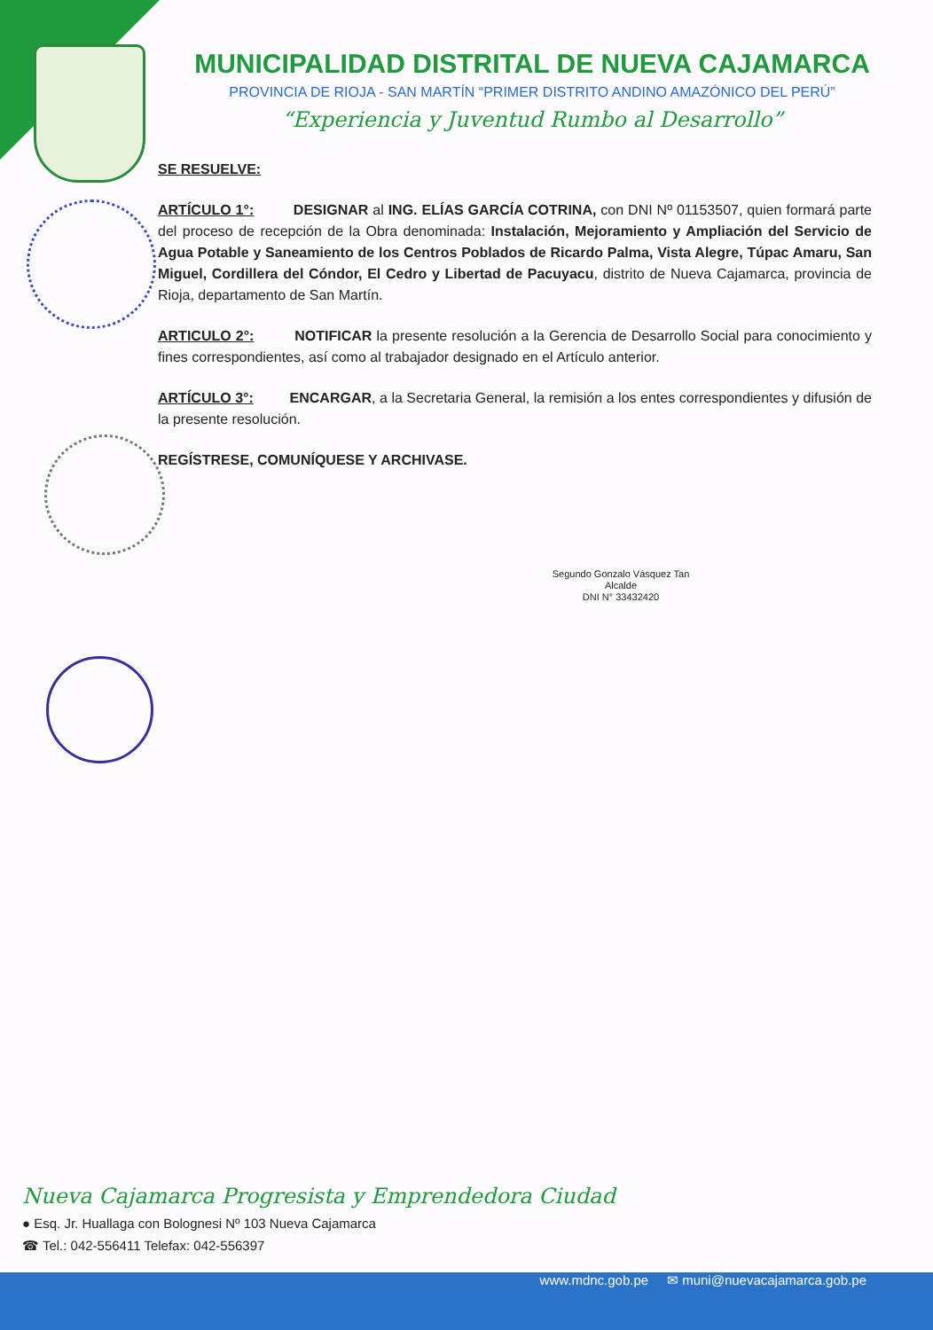MUNICIPALIDAD DISTRITAL DE NUEVA CAJAMARCA
PROVINCIA DE RIOJA - SAN MARTÍN “PRIMER DISTRITO ANDINO AMAZÓNICO DEL PERÚ”
“Experiencia y Juventud Rumbo al Desarrollo”
SE RESUELVE:
ARTÍCULO 1°: DESIGNAR al ING. ELÍAS GARCÍA COTRINA, con DNI Nº 01153507, quien formará parte del proceso de recepción de la Obra denominada: Instalación, Mejoramiento y Ampliación del Servicio de Agua Potable y Saneamiento de los Centros Poblados de Ricardo Palma, Vista Alegre, Túpac Amaru, San Miguel, Cordillera del Cóndor, El Cedro y Libertad de Pacuyacu, distrito de Nueva Cajamarca, provincia de Rioja, departamento de San Martín.
ARTICULO 2°: NOTIFICAR la presente resolución a la Gerencia de Desarrollo Social para conocimiento y fines correspondientes, así como al trabajador designado en el Artículo anterior.
ARTÍCULO 3°: ENCARGAR, a la Secretaria General, la remisión a los entes correspondientes y difusión de la presente resolución.
REGÍSTRESE, COMUNÍQUESE Y ARCHIVASE.
Segundo Gonzalo Vásquez Tan
Alcalde
DNI N° 33432420
Nueva Cajamarca Progresista y Emprendedora Ciudad
● Esq. Jr. Huallaga con Bolognesi Nº 103 Nueva Cajamarca
☎ Tel.: 042-556411 Telefax: 042-556397
www.mdnc.gob.pe ✉ muni@nuevacajamarca.gob.pe